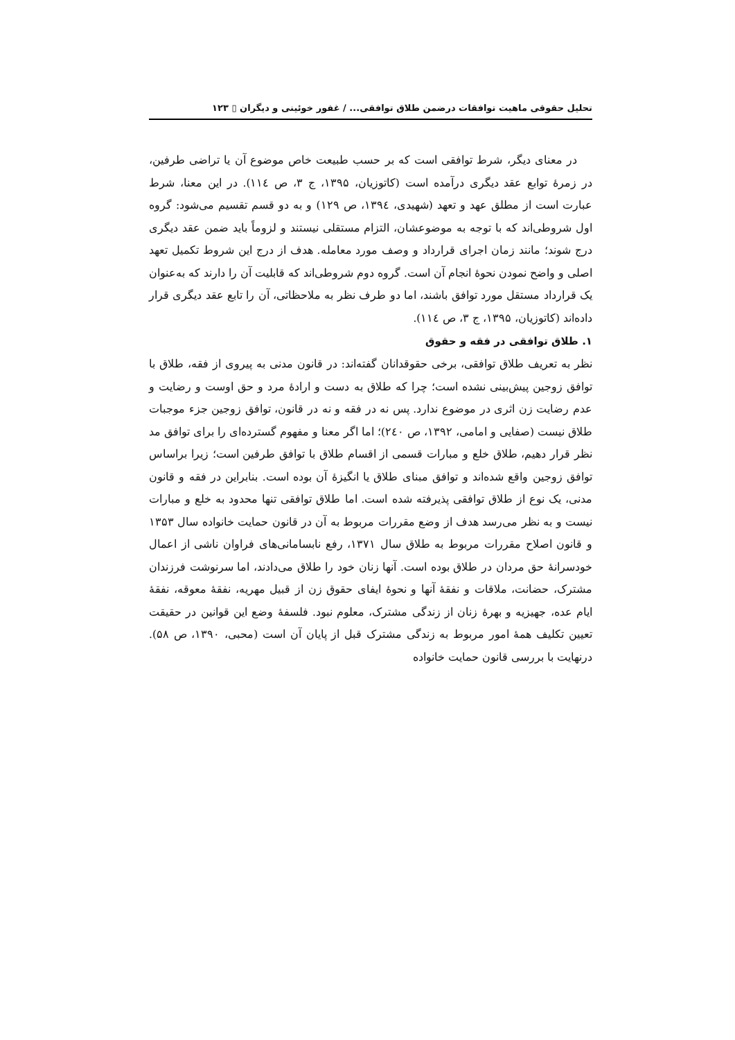تحلیل حقوقی ماهیت توافقات درضمن طلاق توافقی... / غفور خوئینی و دیگران ▯ ۱۲۳
در معنای دیگر، شرط توافقی است که بر حسب طبیعت خاص موضوع آن یا تراضی طرفین، در زمرۀ توابع عقد دیگری درآمده است (کاتوزیان، ۱۳۹۵، ج ۳، ص ۱۱٤). در این معنا، شرط عبارت است از مطلق عهد و تعهد (شهیدی، ۱۳۹٤، ص ۱۲۹) و به دو قسم تقسیم می‌شود: گروه اول شروطی‌اند که با توجه به موضوعشان، التزام مستقلی نیستند و لزوماً باید ضمن عقد دیگری درج شوند؛ مانند زمان اجرای قرارداد و وصف مورد معامله. هدف از درج این شروط تکمیل تعهد اصلی و واضح نمودن نحوۀ انجام آن است. گروه دوم شروطی‌اند که قابلیت آن را دارند که به‌عنوان یک قرارداد مستقل مورد توافق باشند، اما دو طرف نظر به ملاحظاتی، آن را تابع عقد دیگری قرار داده‌اند (کاتوزیان، ۱۳۹۵، ج ۳، ص ۱۱٤).
۱. طلاق توافقی در فقه و حقوق
نظر به تعریف طلاق توافقی، برخی حقوقدانان گفته‌اند: در قانون مدنی به پیروی از فقه، طلاق با توافق زوجین پیش‌بینی نشده است؛ چرا که طلاق به دست و ارادۀ مرد و حق اوست و رضایت و عدم رضایت زن اثری در موضوع ندارد. پس نه در فقه و نه در قانون، توافق زوجین جزء موجبات طلاق نیست (صفایی و امامی، ۱۳۹۲، ص ۲٤۰)؛ اما اگر معنا و مفهوم گسترده‌ای را برای توافق مد نظر قرار دهیم، طلاق خلع و مبارات قسمی از اقسام طلاق با توافق طرفین است؛ زیرا براساس توافق زوجین واقع شده‌اند و توافق مبنای طلاق یا انگیزۀ آن بوده است. بنابراین در فقه و قانون مدنی، یک نوع از طلاق توافقی پذیرفته شده است. اما طلاق توافقی تنها محدود به خلع و مبارات نیست و به نظر می‌رسد هدف از وضع مقررات مربوط به آن در قانون حمایت خانواده سال ۱۳۵۳ و قانون اصلاح مقررات مربوط به طلاق سال ۱۳۷۱، رفع نابسامانی‌های فراوان ناشی از اعمال خودسرانۀ حق مردان در طلاق بوده است. آنها زنان خود را طلاق می‌دادند، اما سرنوشت فرزندان مشترک، حضانت، ملاقات و نفقۀ آنها و نحوۀ ایفای حقوق زن از قبیل مهریه، نفقۀ معوقه، نفقۀ ایام عده، جهیزیه و بهرۀ زنان از زندگی مشترک، معلوم نبود. فلسفۀ وضع این قوانین در حقیقت تعیین تکلیف همۀ امور مربوط به زندگی مشترک قبل از پایان آن است (محبی، ۱۳۹۰، ص ۵۸). درنهایت با بررسی قانون حمایت خانواده